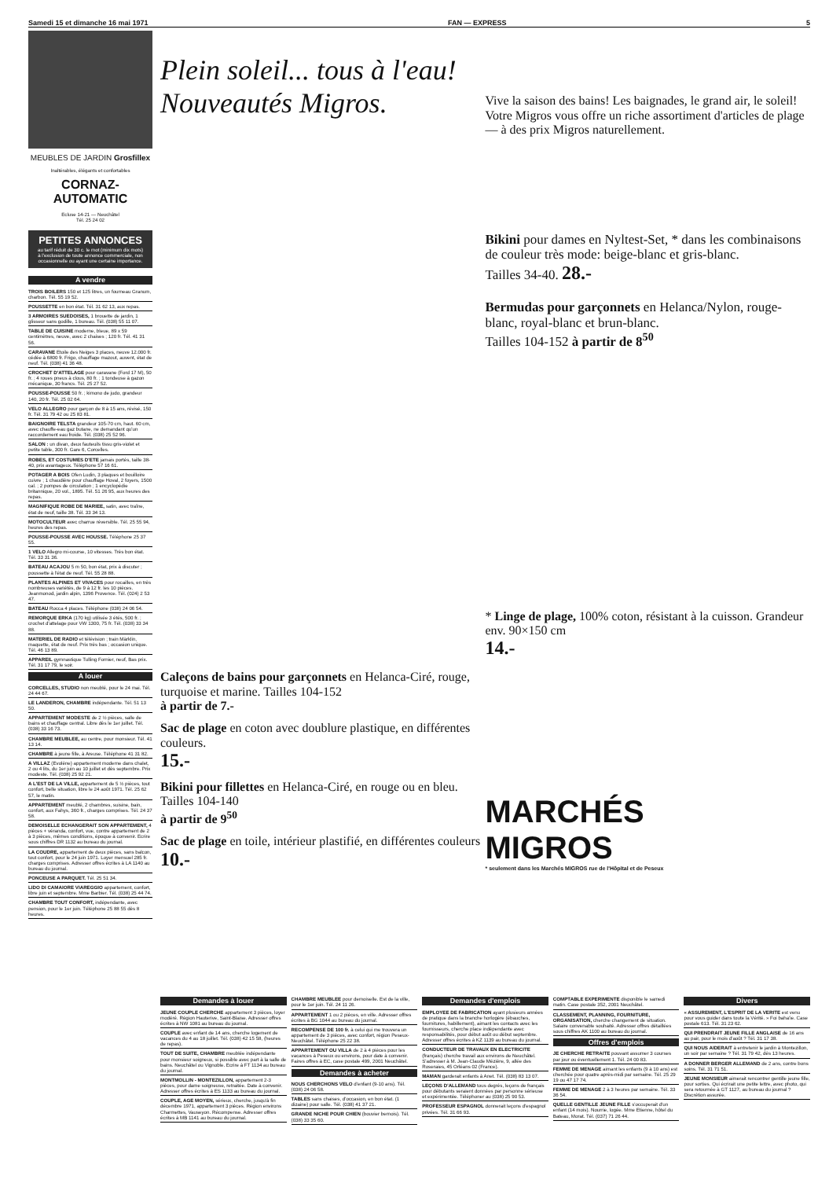Samedi 15 et dimanche 16 mai 1971 FAN — EXPRESS 5
MEUBLES DE JARDIN Grosfillex
Inaltérables, élégants et confortables
CORNAZ-AUTOMATIC
Ecluse 14-21 — Neuchâtel
Tél. 25 24 02
PETITES ANNONCES
au tarif réduit de 30 c. le mot (minimum dix mots)
à l'exclusion de toute annonce commerciale, non occasionnelle ou ayant une certaine importance.
A vendre
TROIS BOILERS 150 et 125 litres, un fourneau Granum, charbon. Tél. 55 19 52.
POUSSETTE en bon état. Tél. 31 62 13, aux repas.
3 ARMOIRES SUEDOISES, 1 brouette de jardin, 1 glisseur sans godille, 1 bureau. Tél. (038) 55 11 07.
TABLE DE CUISINE moderne, bleue, 89 x 59 centimètres, neuve, avec 2 chaises ; 120 fr. Tél. 41 31 56.
CARAVANE Etoile des Neiges 3 places, neuve 12.000 fr. cédée à 6800 fr. Frigo, chauffage mazout, auvent, état de neuf. Tél. (038) 41 36 48.
CROCHET D'ATTELAGE pour caravane (Ford 17 M), 50 fr. ; 4 roues pneus à clous, 80 fr. ; 1 tondeuse à gazon mécanique, 30 francs. Tél. 25 27 52.
POUSSE-POUSSE 50 fr. ; kimono de judo, grandeur 140, 20 fr. Tél. 25 02 64.
VELO ALLEGRO pour garçon de 8 à 15 ans, révisé, 150 fr. Tél. 31 79 42 ou 25 83 81.
BAIGNOIRE TELSTA grandeur 105-70 cm, haut. 60 cm, avec chauffe-eau gaz butane, ne demandant qu'un raccordement eau froide. Tél. (038) 25 52 96.
SALON : un divan, deux fauteuils tissu gris-violet et petite table, 300 fr. Gare 6, Corcelles.
ROBES, ET COSTUMES D'ETE jamais portés, taille 38-40, prix avantageux. Téléphone 57 16 61.
POTAGER A BOIS Ofen Ludin, 3 plaques et bouilloire cuivre ; 1 chaudière pour chauffage Hoval, 2 foyers, 1500 cal. ; 2 pompes de circulation ; 1 encyclopédie britannique, 20 vol., 1895. Tél. 51 26 95, aux heures des repas.
MAGNIFIQUE ROBE DE MARIEE, satin, avec traîne, état de neuf, taille 38. Tél. 33 34 13.
MOTOCULTEUR avec charrue réversible. Tél. 25 55 94, heures des repas.
POUSSE-POUSSE AVEC HOUSSE. Téléphone 25 37 55.
1 VELO Allegro mi-course, 10 vitesses. Très bon état. Tél. 33 31 36.
BATEAU ACAJOU 5 m 50, bon état, prix à discuter ; poussette à l'état de neuf. Tél. 55 28 88.
PLANTES ALPINES ET VIVACES pour rocailles, en très nombreuses variétés, de 9 à 12 fr. les 10 pièces. Jeanmonod, jardin alpin, 1396 Provence. Tél. (024) 2 53 47.
BATEAU Rocca 4 places. Téléphone (038) 24 06 54.
REMORQUE ERKA (170 kg) utilisée 3 étés, 500 fr. ; crochet d'attelage pour VW 1300, 75 fr. Tél. (038) 33 34 88.
MATERIEL DE RADIO et télévision ; train Märklin, maquette, état de neuf. Prix très bas ; occasion unique. Tél. 46 13 89.
APPAREIL gymnastique Tulling Fornier, neuf, Bas prix. Tél. 31 17 79, le soir.
A louer
CORCELLES, STUDIO non meublé, pour le 24 mai. Tél. 24 44 67.
LE LANDERON, CHAMBRE indépendante. Tél. 51 13 50.
APPARTEMENT MODESTE de 2 ½ pièces, salle de bains et chauffage central. Libre dès le 1er juillet. Tél. (038) 33 16 73.
CHAMBRE MEUBLEE, au centre, pour monsieur. Tél. 41 13 14.
CHAMBRE à jeune fille, à Areuse. Téléphone 41 31 82.
A VILLAZ (Evolène) appartement moderne dans chalet, 2 ou 4 lits, du 1er juin au 10 juillet et dès septembre. Prix modeste. Tél. (038) 25 92 21.
A L'EST DE LA VILLE, appartement de 5 ½ pièces, tout confort, belle situation, libre le 24 août 1971. Tél. 25 62 57, le matin.
APPARTEMENT meublé, 2 chambres, suisine, bain, confort, aux Fahys, 360 fr., charges comprises. Tél. 24 37 58.
DEMOISELLE ECHANGERAIT SON APPARTEMENT, 4 pièces + véranda, confort, vue, contre appartement de 2 à 3 pièces, mêmes conditions, époque à convenir. Ecrire sous chiffres DR 1132 au bureau du journal.
LA COUDRE, appartement de deux pièces, sans balcon, tout confort, pour le 24 juin 1971. Loyer mensuel 285 fr. charges comprises. Adresser offres écrites à LA 1140 au bureau du journal.
PONCEUSE A PARQUET. Tél. 25 51 34.
LIDO DI CAMAIORE VIAREGGIO appartement, confort, libre juin et septembre. Mme Barbier. Tél. (038) 25 44 74.
CHAMBRE TOUT CONFORT, indépendante, avec pension, pour le 1er juin. Téléphone 25 88 55 dès 8 heures.
Plein soleil... tous à l'eau!
Nouveautés Migros.
Caleçons de bains pour garçonnets en Helanca-Ciré, rouge, turquoise et marine. Tailles 104-152
à partir de 7.-
Sac de plage en coton avec doublure plastique, en différentes couleurs.
15.-
Bikini pour fillettes en Helanca-Ciré, en rouge ou en bleu.
Tailles 104-140
à partir de 9<sup>50</sup>
Sac de plage en toile, intérieur plastifié, en différentes couleurs
10.-
Vive la saison des bains! Les baignades, le grand air, le soleil!
Votre Migros vous offre un riche assortiment d'articles de plage — à des prix Migros naturellement.
Bikini pour dames en Nyltest-Set, * dans les combinaisons de couleur très mode: beige-blanc et gris-blanc.
Tailles 34-40. 28.-
Bermudas pour garçonnets en Helanca/Nylon, rouge-blanc, royal-blanc et brun-blanc.
Tailles 104-152 à partir de 8<sup>50</sup>
* Linge de plage, 100% coton, résistant à la cuisson. Grandeur env. 90×150 cm
14.-
MARCHÉS
MIGROS
* seulement dans les Marchés MIGROS rue de l'Hôpital et de Peseux
Demandes à louer
JEUNE COUPLE CHERCHE appartement 3 pièces, loyer modéré. Région Hauterive, Saint-Blaise. Adresser offres écrites à NW 1081 au bureau du journal.
COUPLE avec enfant de 14 ans, cherche logement de vacances du 4 au 18 juillet. Tél. (038) 42 15 58, (heures de repas).
TOUT DE SUITE, CHAMBRE meublée indépendante pour monsieur soigneux, si possible avec part à la salle de bains. Neuchâtel ou Vignoble. Ecrire à FT 1134 au bureau du journal.
MONTMOLLIN - MONTEZILLON, appartement 2-3 pièces, pour dame soigneuse, retraitée. Date à convenir. Adresser offres écrites à ES 1133 au bureau du journal.
COUPLE, AGE MOYEN, sérieux, cherche, jusqu'à fin décembre 1971, appartement 3 pièces. Région environs Charmettes, Vauseyon. Récompense. Adresser offres écrites à MB 1141 au bureau du journal.
CHAMBRE MEUBLEE pour demoiselle. Est de la ville, pour le 1er juin. Tél. 24 11 26.
APPARTEMENT 1 ou 2 pièces, en ville. Adresser offres écrites à BG 1044 au bureau du journal.
RECOMPENSE DE 100 fr. à celui qui me trouvera un appartement de 3 pièces, avec confort, région Peseux-Neuchâtel. Téléphone 25 22 38.
APPARTEMENT OU VILLA de 2 à 4 pièces pour les vacances à Peseux ou environs, pour date à convenir. Faires offres à EC, case postale 499, 2001 Neuchâtel.
Demandes à acheter
NOUS CHERCHONS VELO d'enfant (9-10 ans). Tél. (038) 24 06 58.
TABLES sans chaises, d'occasion, en bon état. (1 dizaine) pour salle. Tél. (038) 41 37 21.
GRANDE NICHE POUR CHIEN (bouvier bernois). Tél. (038) 33 35 60.
Demandes d'emplois
EMPLOYEE DE FABRICATION ayant plusieurs années de pratique dans la branche horlogère (ébauches, fournitures, habillement), aimant les contacts avec les fournisseurs, cherche place indépendante avec responsabilités, pour début août ou début septembre. Adresser offres écrites à KZ 1139 au bureau du journal.
CONDUCTEUR DE TRAVAUX EN ELECTRICITE (français) cherche travail aux environs de Neuchâtel. S'adresser à M. Jean-Claude Mézière, 9, allée des Roseraies, 45 Orléans 02 (France).
MAMAN garderait enfants à Anet. Tél. (038) 83 13 07.
LEÇONS D'ALLEMAND tous degrés, leçons de français pour débutants seraient données par personne sérieuse et expérimentée. Téléphoner au (038) 25 90 53.
PROFESSEUR ESPAGNOL donnerait leçons d'espagnol privées. Tél. 31 66 93.
COMPTABLE EXPERIMENTE disponible le samedi matin. Case postale 352, 2001 Neuchâtel.
CLASSEMENT, PLANNING, FOURNITURE, ORGANISATION, cherche changement de situation. Salaire convenable souhaité. Adresser offres détaillées sous chiffres AK 1100 au bureau du journal.
Offres d'emplois
JE CHERCHE RETRAITE pouvant assumer 3 courses par jour ou éventuellement 1. Tél. 24 00 83.
FEMME DE MENAGE aimant les enfants (9 à 10 ans) est cherchée pour quatre après-midi par semaine. Tél. 25 29 19 ou 47 17 74.
FEMME DE MENAGE 2 à 3 heures par semaine. Tél. 33 36 54.
QUELLE GENTILLE JEUNE FILLE s'occuperait d'un enfant (14 mois). Nourrie, logée. Mme Etienne, hôtel du Bateau, Morat. Tél. (037) 71 26 44.
Divers
« ASSUREMENT, L'ESPRIT DE LA VERITE est venu pour vous guider dans toute la Vérité. » Foi baha'ie. Case postale 613. Tél. 31 23 62.
QUI PRENDRAIT JEUNE FILLE ANGLAISE de 16 ans au pair, pour le mois d'août ? Tél. 31 17 38.
QUI NOUS AIDERAIT à entretenir le jardin à Montezillon, un soir par semaine ? Tél. 31 79 42, dès 13 heures.
A DONNER BERGER ALLEMAND de 2 ans, contre bons soins. Tél. 31 71 51.
JEUNE MONSIEUR aimerait rencontrer gentille jeune fille, pour sorties. Qui écrirait une petite lettre, avec photo, qui sera retournée à GT 1127, au bureau du journal ? Discrétion assurée.